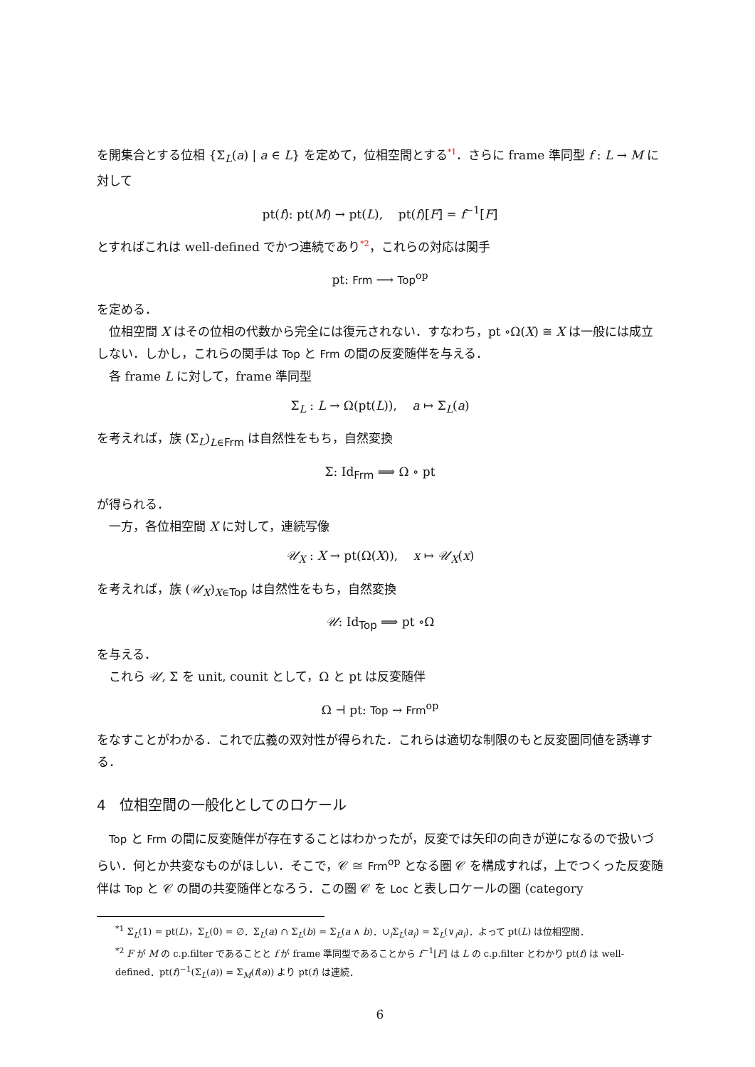を開集合とする位相 {Σ<sub>L</sub>(a) | a ∈ L} を定めて，位相空間とする*1．さらに frame 準同型 f : L → M に対して
pt(f): pt(M) → pt(L), pt(f)[F] = f<sup>−1</sup>[F]
とすればこれは well-defined でかつ連続であり*2，これらの対応は関手
pt: Frm ⟶ Top<sup>op</sup>
を定める．
位相空間 X はその位相の代数から完全には復元されない．すなわち，pt ∘Ω(X) ≅ X は一般には成立しない．しかし，これらの関手は Top と Frm の間の反変随伴を与える．
各 frame L に対して，frame 準同型
Σ<sub>L</sub> : L → Ω(pt(L)), a ↦ Σ<sub>L</sub>(a)
を考えれば，族 (Σ<sub>L</sub>)<sub>L∈Frm</sub> は自然性をもち，自然変換
Σ: Id<sub>Frm</sub> ⟹ Ω ∘ pt
が得られる．
一方，各位相空間 X に対して，連続写像
𝒰<sub>X</sub> : X → pt(Ω(X)), x ↦ 𝒰<sub>X</sub>(x)
を考えれば，族 (𝒰<sub>X</sub>)<sub>X∈Top</sub> は自然性をもち，自然変換
𝒰: Id<sub>Top</sub> ⟹ pt ∘Ω
を与える．
これら 𝒰, Σ を unit, counit として，Ω と pt は反変随伴
Ω ⊣ pt: Top → Frm<sup>op</sup>
をなすことがわかる．これで広義の双対性が得られた．これらは適切な制限のもと反変圏同値を誘導する．
4 位相空間の一般化としてのロケール
Top と Frm の間に反変随伴が存在することはわかったが，反変では矢印の向きが逆になるので扱いづらい．何とか共変なものがほしい．そこで，𝒞 ≅ Frm<sup>op</sup> となる圏 𝒞 を構成すれば，上でつくった反変随伴は Top と 𝒞 の間の共変随伴となろう．この圏 𝒞 を Loc と表しロケールの圏 (category
<sup>*1</sup> Σ<sub>L</sub>(1) = pt(L)，Σ<sub>L</sub>(0) = ∅．Σ<sub>L</sub>(a) ∩ Σ<sub>L</sub>(b) = Σ<sub>L</sub>(a ∧ b)．∪<sub>i</sub>Σ<sub>L</sub>(a<sub>i</sub>) = Σ<sub>L</sub>(∨<sub>i</sub>a<sub>i</sub>)．よって pt(L) は位相空間．
<sup>*2</sup> F が M の c.p.filter であることと f が frame 準同型であることから f<sup>−1</sup>[F] は L の c.p.filter とわかり pt(f) は well-defined．pt(f)<sup>−1</sup>(Σ<sub>L</sub>(a)) = Σ<sub>M</sub>(f(a)) より pt(f) は連続．
6